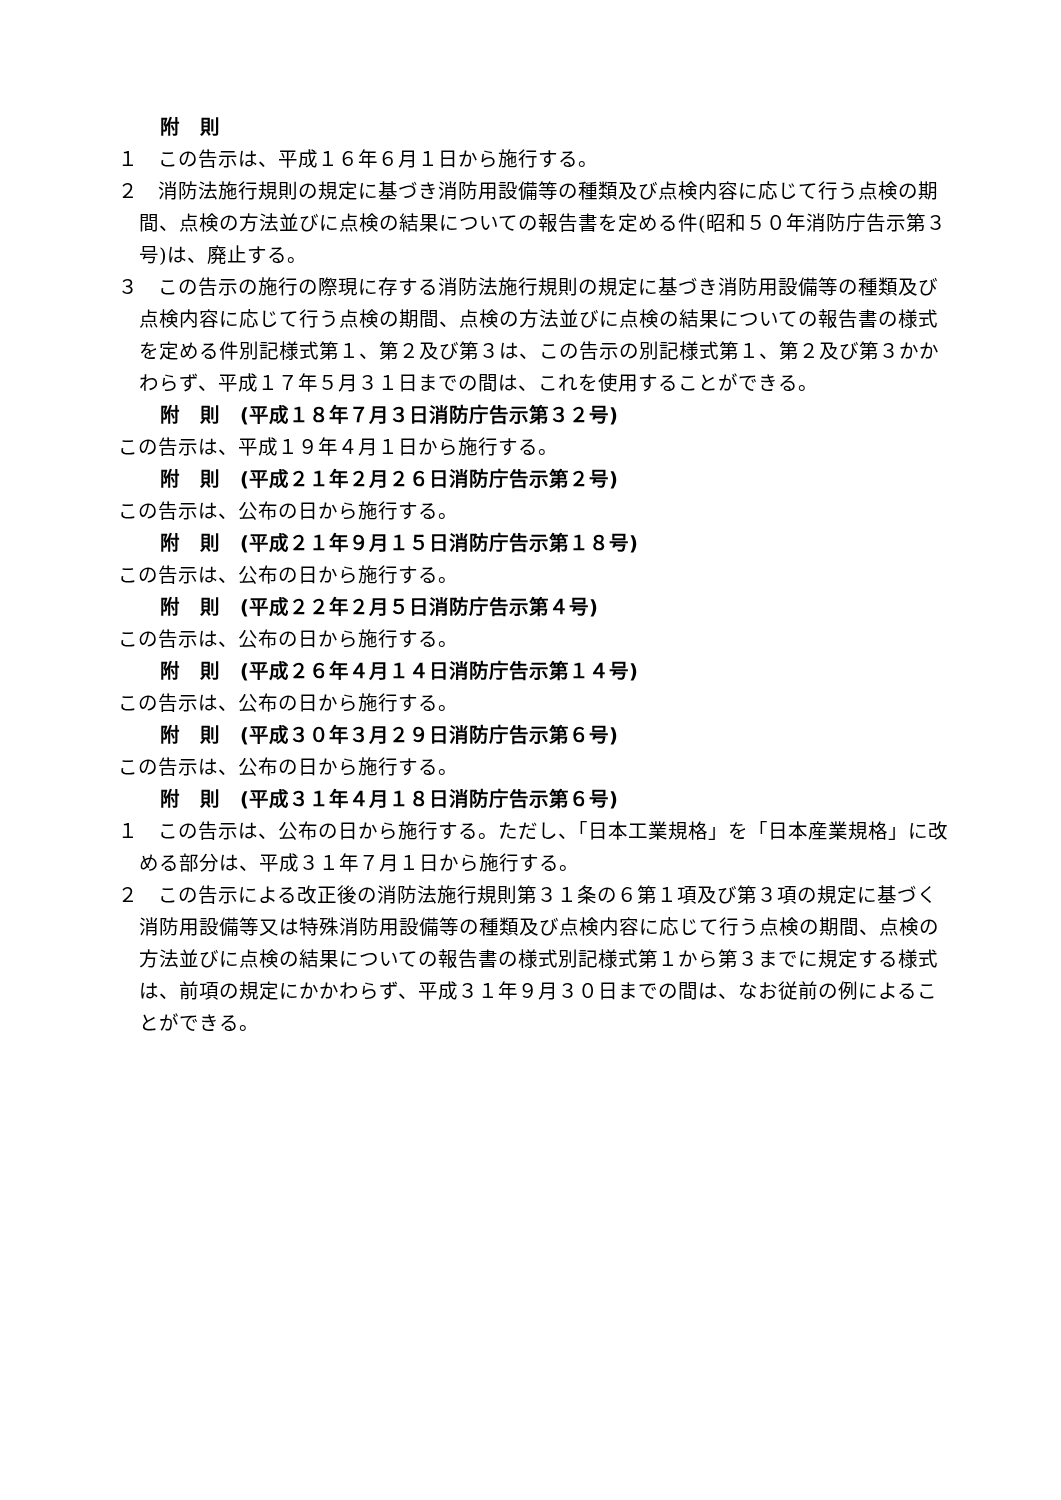附　則
１　この告示は、平成１６年６月１日から施行する。
２　消防法施行規則の規定に基づき消防用設備等の種類及び点検内容に応じて行う点検の期間、点検の方法並びに点検の結果についての報告書を定める件(昭和５０年消防庁告示第３号)は、廃止する。
３　この告示の施行の際現に存する消防法施行規則の規定に基づき消防用設備等の種類及び点検内容に応じて行う点検の期間、点検の方法並びに点検の結果についての報告書の様式を定める件別記様式第１、第２及び第３は、この告示の別記様式第１、第２及び第３かかわらず、平成１７年５月３１日までの間は、これを使用することができる。
附　則　(平成１８年７月３日消防庁告示第３２号)
この告示は、平成１９年４月１日から施行する。
附　則　(平成２１年２月２６日消防庁告示第２号)
この告示は、公布の日から施行する。
附　則　(平成２１年９月１５日消防庁告示第１８号)
この告示は、公布の日から施行する。
附　則　(平成２２年２月５日消防庁告示第４号)
この告示は、公布の日から施行する。
附　則　(平成２６年４月１４日消防庁告示第１４号)
この告示は、公布の日から施行する。
附　則　(平成３０年３月２９日消防庁告示第６号)
この告示は、公布の日から施行する。
附　則　(平成３１年４月１８日消防庁告示第６号)
１　この告示は、公布の日から施行する。ただし、「日本工業規格」を「日本産業規格」に改める部分は、平成３１年７月１日から施行する。
２　この告示による改正後の消防法施行規則第３１条の６第１項及び第３項の規定に基づく消防用設備等又は特殊消防用設備等の種類及び点検内容に応じて行う点検の期間、点検の方法並びに点検の結果についての報告書の様式別記様式第１から第３までに規定する様式は、前項の規定にかかわらず、平成３１年９月３０日までの間は、なお従前の例によることができる。